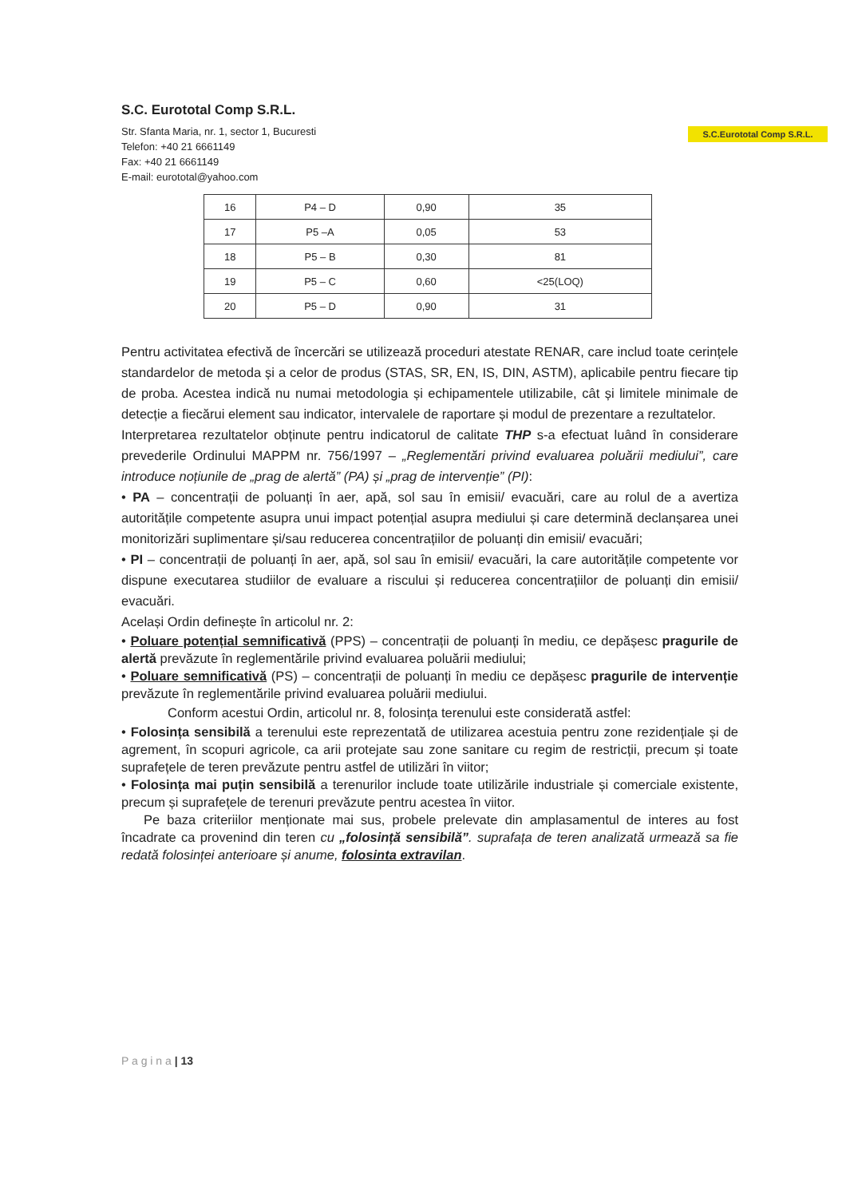S.C. Eurototal Comp S.R.L.
Str. Sfanta Maria, nr. 1, sector 1, Bucuresti
Telefon: +40 21 6661149
Fax: +40 21 6661149
E-mail: eurototal@yahoo.com
S.C.Eurototal Comp S.R.L.
| 16 | P4 – D | 0,90 | 35 |
| 17 | P5 –A | 0,05 | 53 |
| 18 | P5 – B | 0,30 | 81 |
| 19 | P5 – C | 0,60 | <25(LOQ) |
| 20 | P5 – D | 0,90 | 31 |
Pentru activitatea efectivă de încercări se utilizează proceduri atestate RENAR, care includ toate cerințele standardelor de metoda și a celor de produs (STAS, SR, EN, IS, DIN, ASTM), aplicabile pentru fiecare tip de proba. Acestea indică nu numai metodologia și echipamentele utilizabile, cât și limitele minimale de detecție a fiecărui element sau indicator, intervalele de raportare și modul de prezentare a rezultatelor.
Interpretarea rezultatelor obținute pentru indicatorul de calitate THP s-a efectuat luând în considerare prevederile Ordinului MAPPM nr. 756/1997 – „Reglementări privind evaluarea poluării mediului”, care introduce noțiunile de „prag de alertă” (PA) și „prag de intervenție” (PI):
• PA – concentrații de poluanți în aer, apă, sol sau în emisii/ evacuări, care au rolul de a avertiza autoritățile competente asupra unui impact potențial asupra mediului și care determină declanșarea unei monitorizări suplimentare și/sau reducerea concentrațiilor de poluanți din emisii/ evacuări;
• PI – concentrații de poluanți în aer, apă, sol sau în emisii/ evacuări, la care autoritățile competente vor dispune executarea studiilor de evaluare a riscului și reducerea concentrațiilor de poluanți din emisii/ evacuări.
Același Ordin definește în articolul nr. 2:
• Poluare potențial semnificativă (PPS) – concentrații de poluanți în mediu, ce depășesc pragurile de alertă prevăzute în reglementările privind evaluarea poluării mediului;
• Poluare semnificativă (PS) – concentrații de poluanți în mediu ce depășesc pragurile de intervenție prevăzute în reglementările privind evaluarea poluării mediului.
Conform acestui Ordin, articolul nr. 8, folosința terenului este considerată astfel:
• Folosința sensibilă a terenului este reprezentată de utilizarea acestuia pentru zone rezidențiale și de agrement, în scopuri agricole, ca arii protejate sau zone sanitare cu regim de restricții, precum și toate suprafețele de teren prevăzute pentru astfel de utilizări în viitor;
• Folosința mai puțin sensibilă a terenurilor include toate utilizările industriale și comerciale existente, precum și suprafețele de terenuri prevăzute pentru acestea în viitor.
Pe baza criteriilor menționate mai sus, probele prelevate din amplasamentul de interes au fost încadrate ca provenind din teren cu „folosință sensibilă”. suprafața de teren analizată urmează sa fie redată folosinței anterioare și anume, folosinta extravilan.
P a g i n a | 13